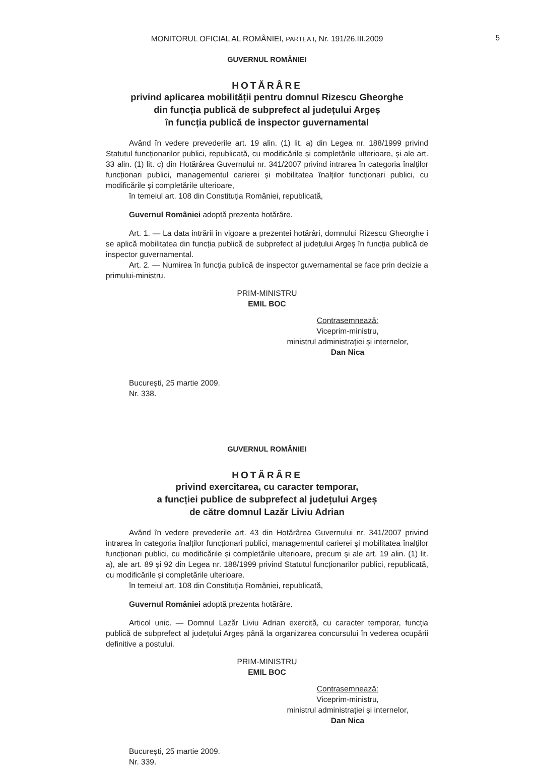MONITORUL OFICIAL AL ROMÂNIEI, PARTEA I, Nr. 191/26.III.2009
5
GUVERNUL ROMÂNIEI
HOTĂRÂRE
privind aplicarea mobilității pentru domnul Rizescu Gheorghe
din funcția publică de subprefect al județului Argeș
în funcția publică de inspector guvernamental
Având în vedere prevederile art. 19 alin. (1) lit. a) din Legea nr. 188/1999 privind Statutul funcționarilor publici, republicată, cu modificările și completările ulterioare, și ale art. 33 alin. (1) lit. c) din Hotărârea Guvernului nr. 341/2007 privind intrarea în categoria înalților funcționari publici, managementul carierei și mobilitatea înalților funcționari publici, cu modificările și completările ulterioare,
în temeiul art. 108 din Constituția României, republicată,
Guvernul României adoptă prezenta hotărâre.
Art. 1. — La data intrării în vigoare a prezentei hotărâri, domnului Rizescu Gheorghe i se aplică mobilitatea din funcția publică de subprefect al județului Argeș în funcția publică de inspector guvernamental.
Art. 2. — Numirea în funcția publică de inspector guvernamental se face prin decizie a primului-ministru.
PRIM-MINISTRU
EMIL BOC
Contrasemnează:
Viceprim-ministru,
ministrul administrației și internelor,
Dan Nica
București, 25 martie 2009.
Nr. 338.
GUVERNUL ROMÂNIEI
HOTĂRÂRE
privind exercitarea, cu caracter temporar,
a funcției publice de subprefect al județului Argeș
de către domnul Lazăr Liviu Adrian
Având în vedere prevederile art. 43 din Hotărârea Guvernului nr. 341/2007 privind intrarea în categoria înalților funcționari publici, managementul carierei și mobilitatea înalților funcționari publici, cu modificările și completările ulterioare, precum și ale art. 19 alin. (1) lit. a), ale art. 89 și 92 din Legea nr. 188/1999 privind Statutul funcționarilor publici, republicată, cu modificările și completările ulterioare.
în temeiul art. 108 din Constituția României, republicată,
Guvernul României adoptă prezenta hotărâre.
Articol unic. — Domnul Lazăr Liviu Adrian exercită, cu caracter temporar, funcția publică de subprefect al județului Argeș până la organizarea concursului în vederea ocupării definitive a postului.
PRIM-MINISTRU
EMIL BOC
Contrasemnează:
Viceprim-ministru,
ministrul administrației și internelor,
Dan Nica
București, 25 martie 2009.
Nr. 339.